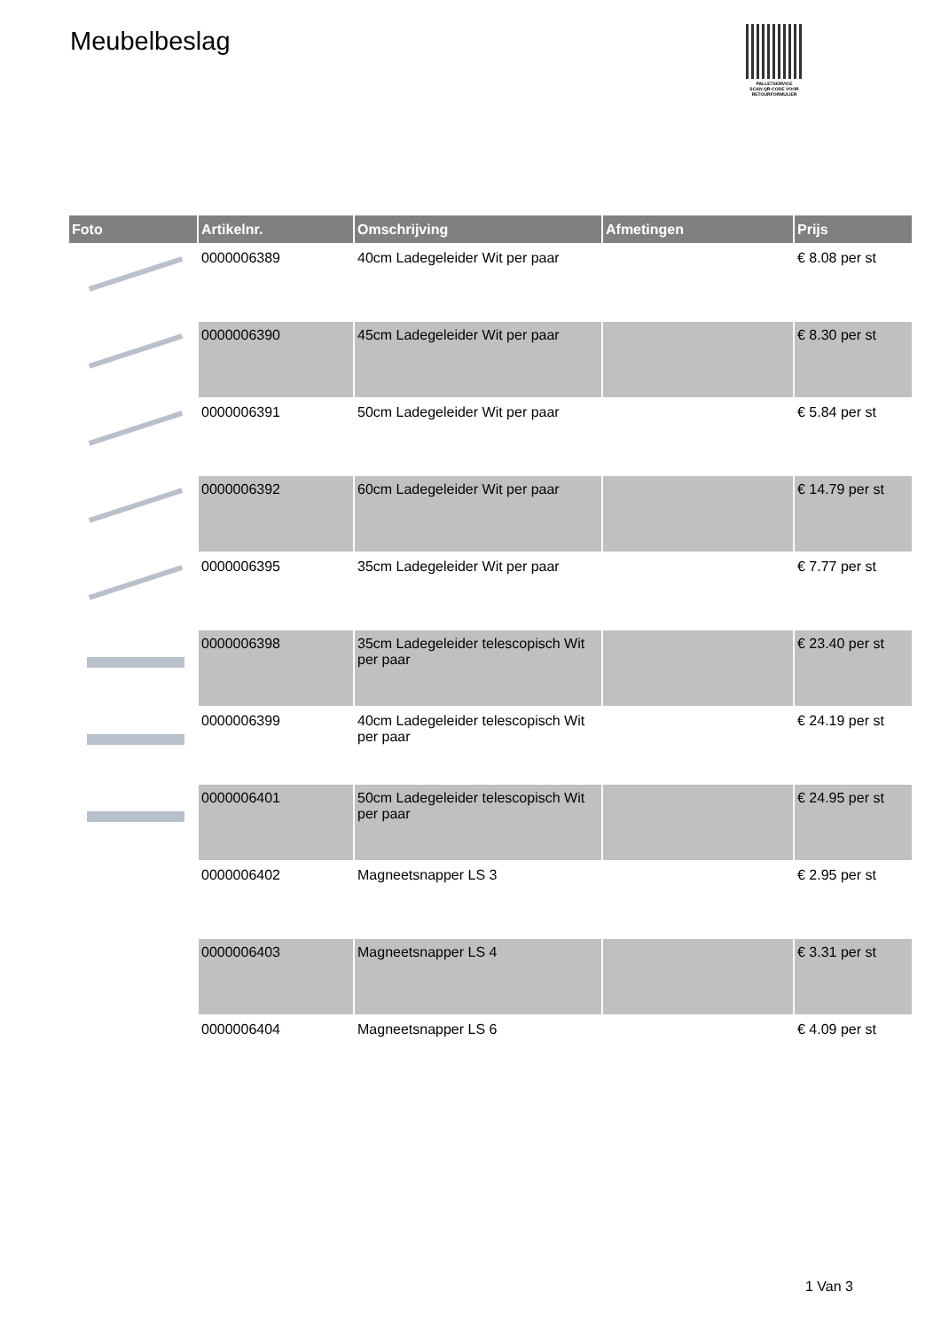Meubelbeslag
PALLETSERVICE
SCAN QR-CODE VOOR RETOURFORMULIER
| Foto | Artikelnr. | Omschrijving | Afmetingen | Prijs |
| --- | --- | --- | --- | --- |
| | 0000006389 | 40cm Ladegeleider Wit per paar | | € 8.08 per st |
| | 0000006390 | 45cm Ladegeleider Wit per paar | | € 8.30 per st |
| | 0000006391 | 50cm Ladegeleider Wit per paar | | € 5.84 per st |
| | 0000006392 | 60cm Ladegeleider Wit per paar | | € 14.79 per st |
| | 0000006395 | 35cm Ladegeleider Wit per paar | | € 7.77 per st |
| | 0000006398 | 35cm Ladegeleider telescopisch Wit per paar | | € 23.40 per st |
| | 0000006399 | 40cm Ladegeleider telescopisch Wit per paar | | € 24.19 per st |
| | 0000006401 | 50cm Ladegeleider telescopisch Wit per paar | | € 24.95 per st |
| | 0000006402 | Magneetsnapper LS 3 | | € 2.95 per st |
| | 0000006403 | Magneetsnapper LS 4 | | € 3.31 per st |
| | 0000006404 | Magneetsnapper LS 6 | | € 4.09 per st |
1 Van 3